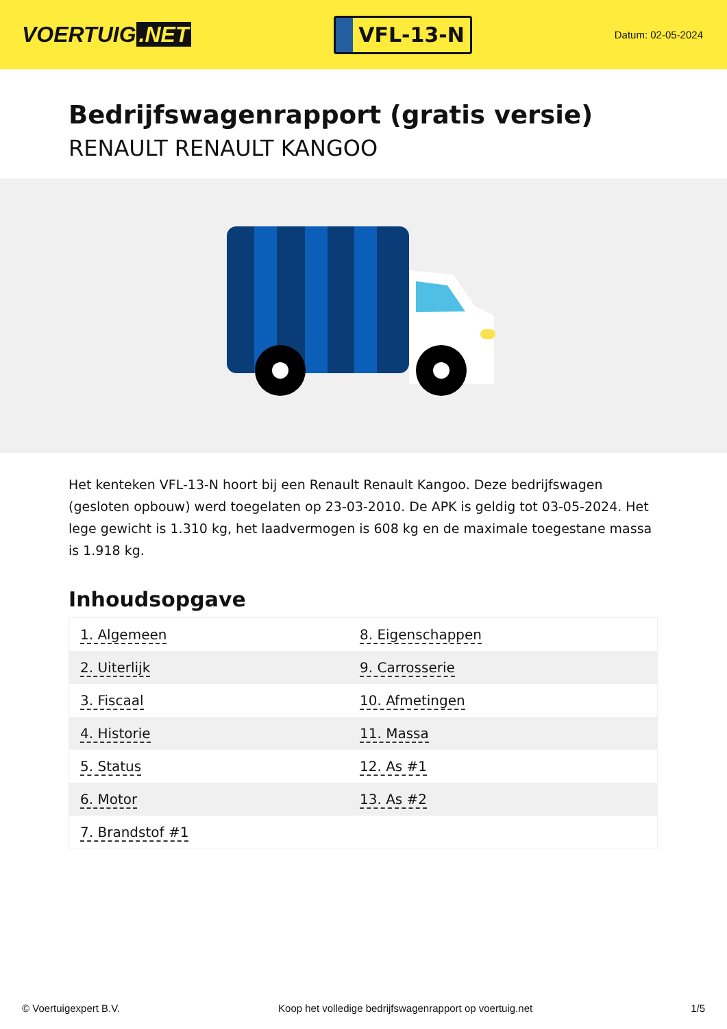VOERTUIG.NET
VFL-13-N
Datum: 02-05-2024
Bedrijfswagenrapport (gratis versie)
RENAULT RENAULT KANGOO
Het kenteken VFL-13-N hoort bij een Renault Renault Kangoo. Deze bedrijfswagen (gesloten opbouw) werd toegelaten op 23-03-2010. De APK is geldig tot 03-05-2024. Het lege gewicht is 1.310 kg, het laadvermogen is 608 kg en de maximale toegestane massa is 1.918 kg.
Inhoudsopgave
| 1. Algemeen | 8. Eigenschappen |
| 2. Uiterlijk | 9. Carrosserie |
| 3. Fiscaal | 10. Afmetingen |
| 4. Historie | 11. Massa |
| 5. Status | 12. As #1 |
| 6. Motor | 13. As #2 |
| 7. Brandstof #1 | |
© Voertuigexpert B.V. Koop het volledige bedrijfswagenrapport op voertuig.net 1/5